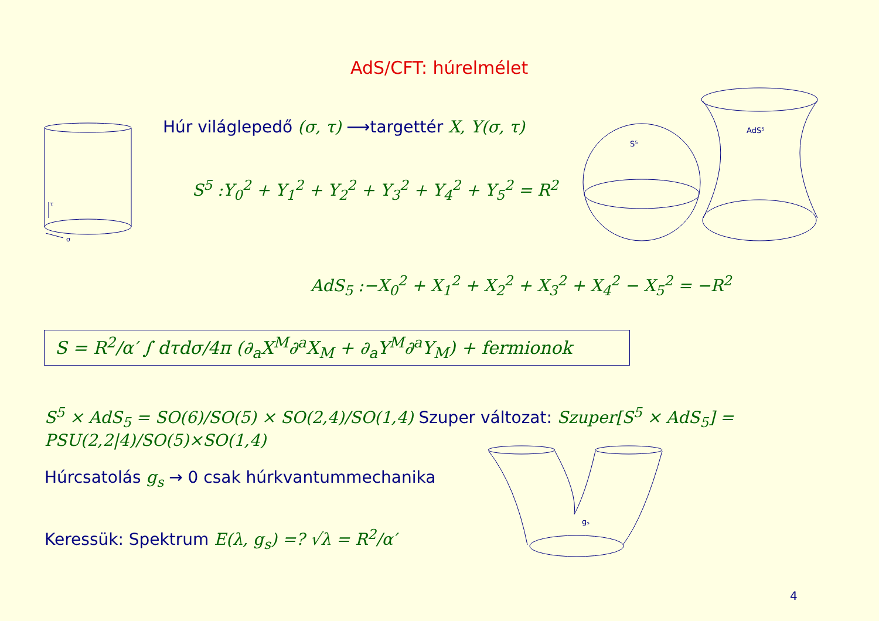AdS/CFT: húrelmélet
τ
σ
S⁵
AdS⁵
gₛ
Húr világlepedő (σ, τ) ⟶targettér X, Y(σ, τ)
S<sup>5</sup> :Y<sub>0</sub><sup>2</sup> + Y<sub>1</sub><sup>2</sup> + Y<sub>2</sub><sup>2</sup> + Y<sub>3</sub><sup>2</sup> + Y<sub>4</sub><sup>2</sup> + Y<sub>5</sub><sup>2</sup> = R<sup>2</sup>
AdS<sub>5</sub> :−X<sub>0</sub><sup>2</sup> + X<sub>1</sub><sup>2</sup> + X<sub>2</sub><sup>2</sup> + X<sub>3</sub><sup>2</sup> + X<sub>4</sub><sup>2</sup> − X<sub>5</sub><sup>2</sup> = −R<sup>2</sup>
S = R<sup>2</sup>/α′ ∫ dτdσ/4π (∂<sub>a</sub>X<sup>M</sup>∂<sup>a</sup>X<sub>M</sub> + ∂<sub>a</sub>Y<sup>M</sup>∂<sup>a</sup>Y<sub>M</sub>) + fermionok
S<sup>5</sup> × AdS<sub>5</sub> = SO(6)/SO(5) × SO(2,4)/SO(1,4) Szuper változat: Szuper[S<sup>5</sup> × AdS<sub>5</sub>] = PSU(2,2|4)/SO(5)×SO(1,4)
Húrcsatolás g<sub>s</sub> → 0 csak húrkvantummechanika
Keressük: Spektrum E(λ, g<sub>s</sub>) =? √λ = R<sup>2</sup>/α′
4